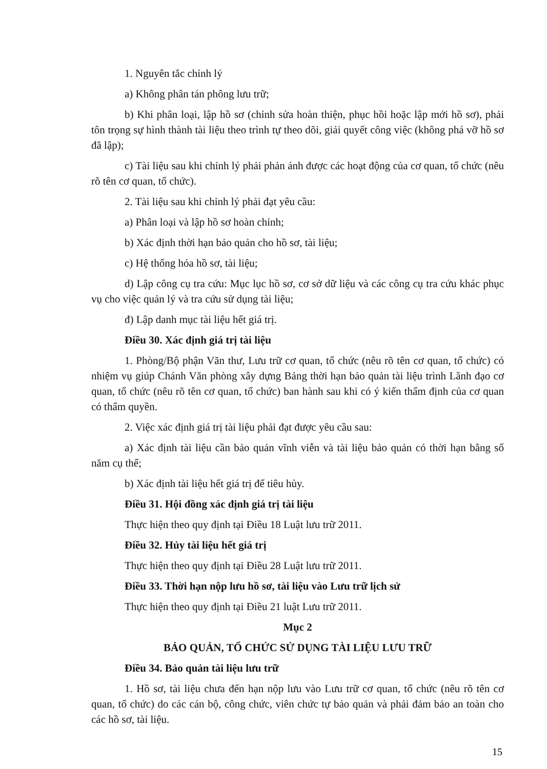1. Nguyên tắc chỉnh lý
a) Không phân tán phông lưu trữ;
b) Khi phân loại, lập hồ sơ (chỉnh sửa hoàn thiện, phục hồi hoặc lập mới hồ sơ), phải tôn trọng sự hình thành tài liệu theo trình tự theo dõi, giải quyết công việc (không phá vỡ hồ sơ đã lập);
c) Tài liệu sau khi chỉnh lý phải phản ánh được các hoạt động của cơ quan, tổ chức (nêu rõ tên cơ quan, tổ chức).
2. Tài liệu sau khi chỉnh lý phải đạt yêu cầu:
a) Phân loại và lập hồ sơ hoàn chỉnh;
b) Xác định thời hạn bảo quản cho hồ sơ, tài liệu;
c) Hệ thống hóa hồ sơ, tài liệu;
d) Lập công cụ tra cứu: Mục lục hồ sơ, cơ sở dữ liệu và các công cụ tra cứu khác phục vụ cho việc quản lý và tra cứu sử dụng tài liệu;
đ) Lập danh mục tài liệu hết giá trị.
Điều 30. Xác định giá trị tài liệu
1. Phòng/Bộ phận Văn thư, Lưu trữ cơ quan, tổ chức (nêu rõ tên cơ quan, tổ chức) có nhiệm vụ giúp Chánh Văn phòng xây dựng Bảng thời hạn bảo quản tài liệu trình Lãnh đạo cơ quan, tổ chức (nêu rõ tên cơ quan, tổ chức) ban hành sau khi có ý kiến thẩm định của cơ quan có thẩm quyền.
2. Việc xác định giá trị tài liệu phải đạt được yêu cầu sau:
a) Xác định tài liệu cần bảo quản vĩnh viễn và tài liệu bảo quản có thời hạn bằng số năm cụ thể;
b) Xác định tài liệu hết giá trị để tiêu hủy.
Điều 31. Hội đồng xác định giá trị tài liệu
Thực hiện theo quy định tại Điều 18 Luật lưu trữ 2011.
Điều 32. Hủy tài liệu hết giá trị
Thực hiện theo quy định tại Điều 28 Luật lưu trữ 2011.
Điều 33. Thời hạn nộp lưu hồ sơ, tài liệu vào Lưu trữ lịch sử
Thực hiện theo quy định tại Điều 21 luật Lưu trữ 2011.
Mục 2
BẢO QUẢN, TỔ CHỨC SỬ DỤNG TÀI LIỆU LƯU TRỮ
Điều 34. Bảo quản tài liệu lưu trữ
1. Hồ sơ, tài liệu chưa đến hạn nộp lưu vào Lưu trữ cơ quan, tổ chức (nêu rõ tên cơ quan, tổ chức) do các cán bộ, công chức, viên chức tự bảo quản và phải đảm bảo an toàn cho các hồ sơ, tài liệu.
15